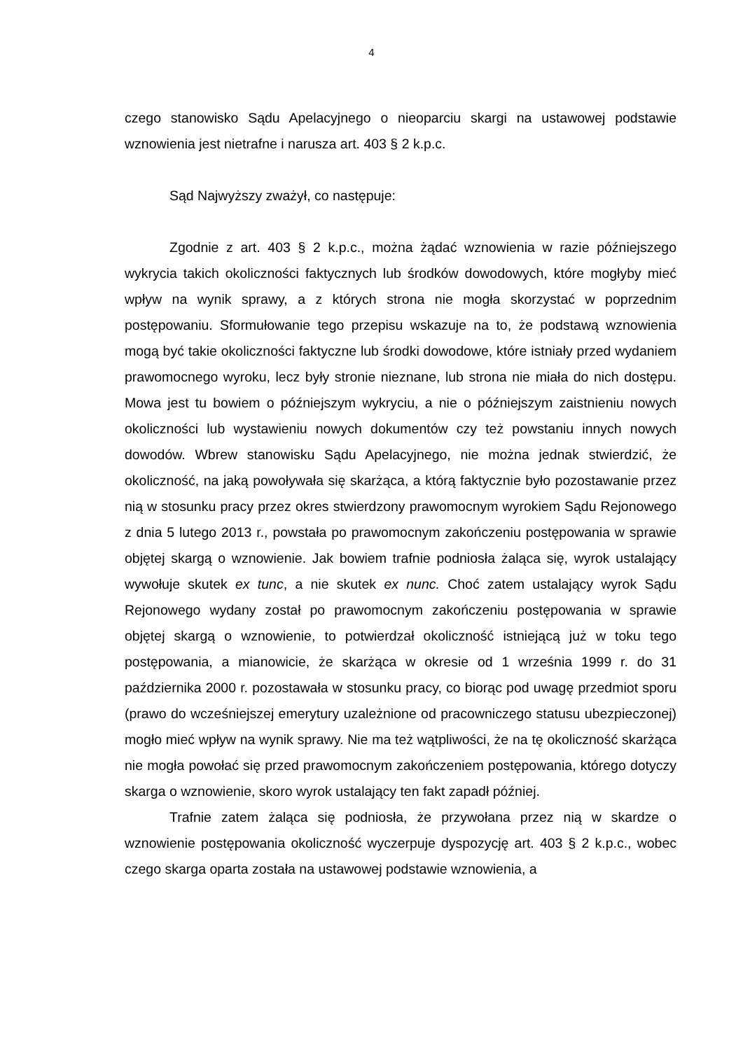4
czego stanowisko Sądu Apelacyjnego o nieoparciu skargi na ustawowej podstawie wznowienia jest nietrafne i narusza art. 403 § 2 k.p.c.
Sąd Najwyższy zważył, co następuje:
Zgodnie z art. 403 § 2 k.p.c., można żądać wznowienia w razie późniejszego wykrycia takich okoliczności faktycznych lub środków dowodowych, które mogłyby mieć wpływ na wynik sprawy, a z których strona nie mogła skorzystać w poprzednim postępowaniu. Sformułowanie tego przepisu wskazuje na to, że podstawą wznowienia mogą być takie okoliczności faktyczne lub środki dowodowe, które istniały przed wydaniem prawomocnego wyroku, lecz były stronie nieznane, lub strona nie miała do nich dostępu. Mowa jest tu bowiem o późniejszym wykryciu, a nie o późniejszym zaistnieniu nowych okoliczności lub wystawieniu nowych dokumentów czy też powstaniu innych nowych dowodów. Wbrew stanowisku Sądu Apelacyjnego, nie można jednak stwierdzić, że okoliczność, na jaką powoływała się skarżąca, a którą faktycznie było pozostawanie przez nią w stosunku pracy przez okres stwierdzony prawomocnym wyrokiem Sądu Rejonowego z dnia 5 lutego 2013 r., powstała po prawomocnym zakończeniu postępowania w sprawie objętej skargą o wznowienie. Jak bowiem trafnie podniosła żaląca się, wyrok ustalający wywołuje skutek ex tunc, a nie skutek ex nunc. Choć zatem ustalający wyrok Sądu Rejonowego wydany został po prawomocnym zakończeniu postępowania w sprawie objętej skargą o wznowienie, to potwierdzał okoliczność istniejącą już w toku tego postępowania, a mianowicie, że skarżąca w okresie od 1 września 1999 r. do 31 października 2000 r. pozostawała w stosunku pracy, co biorąc pod uwagę przedmiot sporu (prawo do wcześniejszej emerytury uzależnione od pracowniczego statusu ubezpieczonej) mogło mieć wpływ na wynik sprawy. Nie ma też wątpliwości, że na tę okoliczność skarżąca nie mogła powołać się przed prawomocnym zakończeniem postępowania, którego dotyczy skarga o wznowienie, skoro wyrok ustalający ten fakt zapadł później.
Trafnie zatem żaląca się podniosła, że przywołana przez nią w skardze o wznowienie postępowania okoliczność wyczerpuje dyspozycję art. 403 § 2 k.p.c., wobec czego skarga oparta została na ustawowej podstawie wznowienia, a